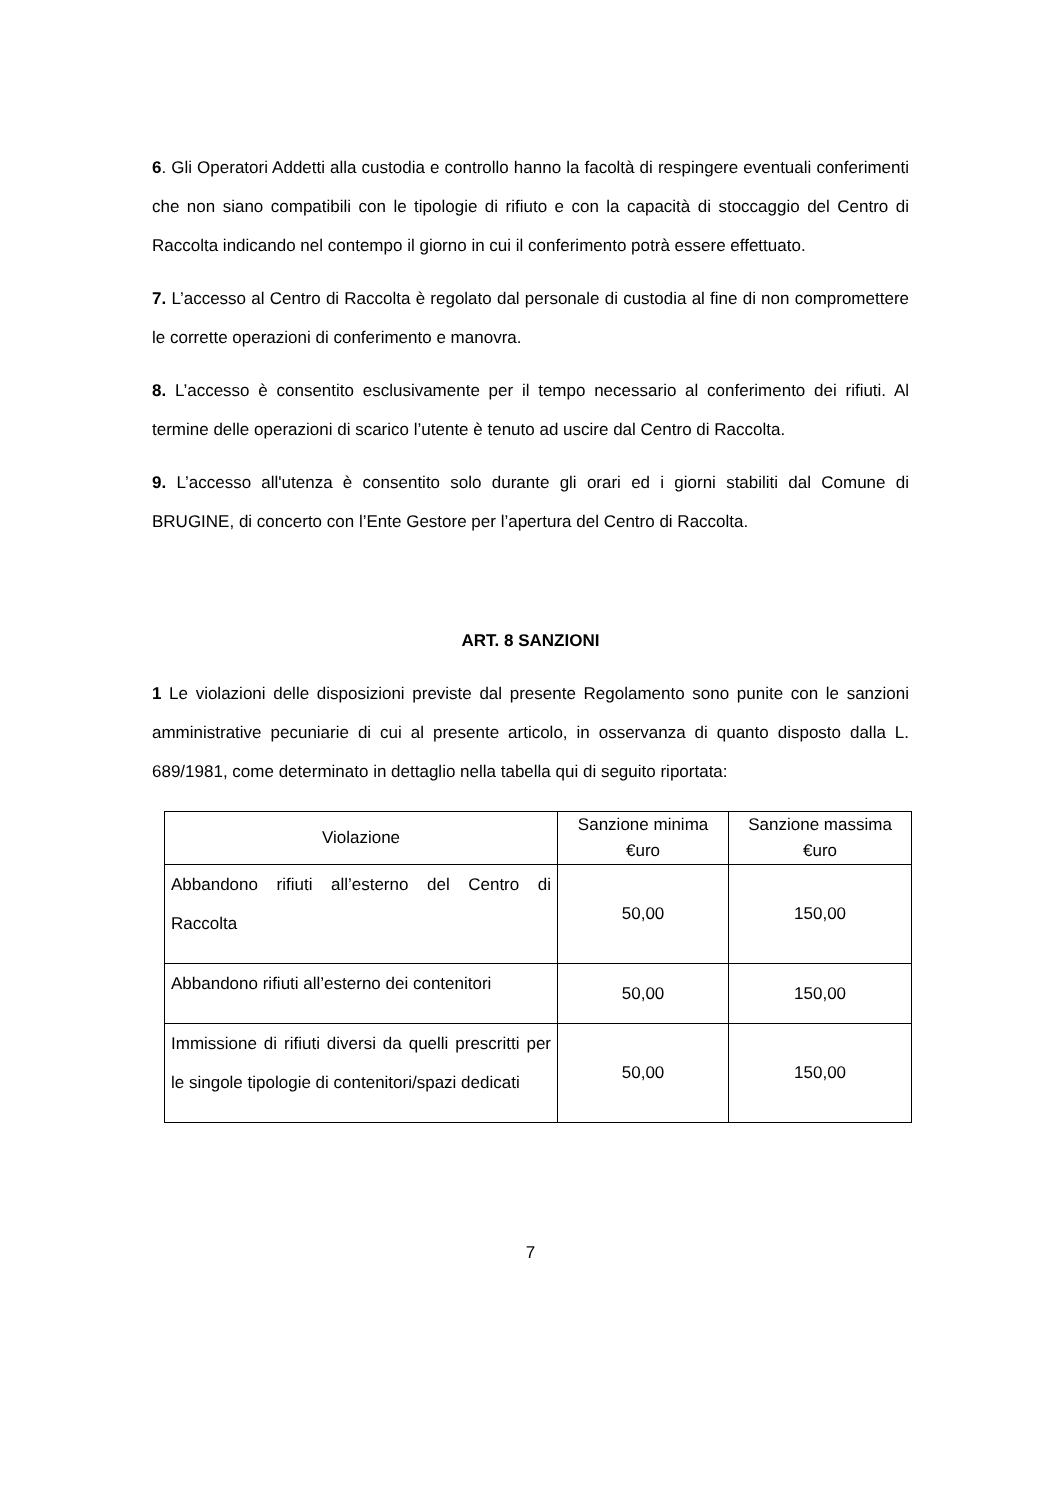6. Gli Operatori Addetti alla custodia e controllo hanno la facoltà di respingere eventuali conferimenti che non siano compatibili con le tipologie di rifiuto e con la capacità di stoccaggio del Centro di Raccolta indicando nel contempo il giorno in cui il conferimento potrà essere effettuato.
7. L’accesso al Centro di Raccolta è regolato dal personale di custodia al fine di non compromettere le corrette operazioni di conferimento e manovra.
8. L’accesso è consentito esclusivamente per il tempo necessario al conferimento dei rifiuti. Al termine delle operazioni di scarico l’utente è tenuto ad uscire dal Centro di Raccolta.
9. L’accesso all'utenza è consentito solo durante gli orari ed i giorni stabiliti dal Comune di BRUGINE, di concerto con l’Ente Gestore per l’apertura del Centro di Raccolta.
ART. 8 SANZIONI
1 Le violazioni delle disposizioni previste dal presente Regolamento sono punite con le sanzioni amministrative pecuniarie di cui al presente articolo, in osservanza di quanto disposto dalla L. 689/1981, come determinato in dettaglio nella tabella qui di seguito riportata:
| Violazione | Sanzione minima €uro | Sanzione massima €uro |
| --- | --- | --- |
| Abbandono rifiuti all’esterno del Centro di Raccolta | 50,00 | 150,00 |
| Abbandono rifiuti all’esterno dei contenitori | 50,00 | 150,00 |
| Immissione di rifiuti diversi da quelli prescritti per le singole tipologie di contenitori/spazi dedicati | 50,00 | 150,00 |
7